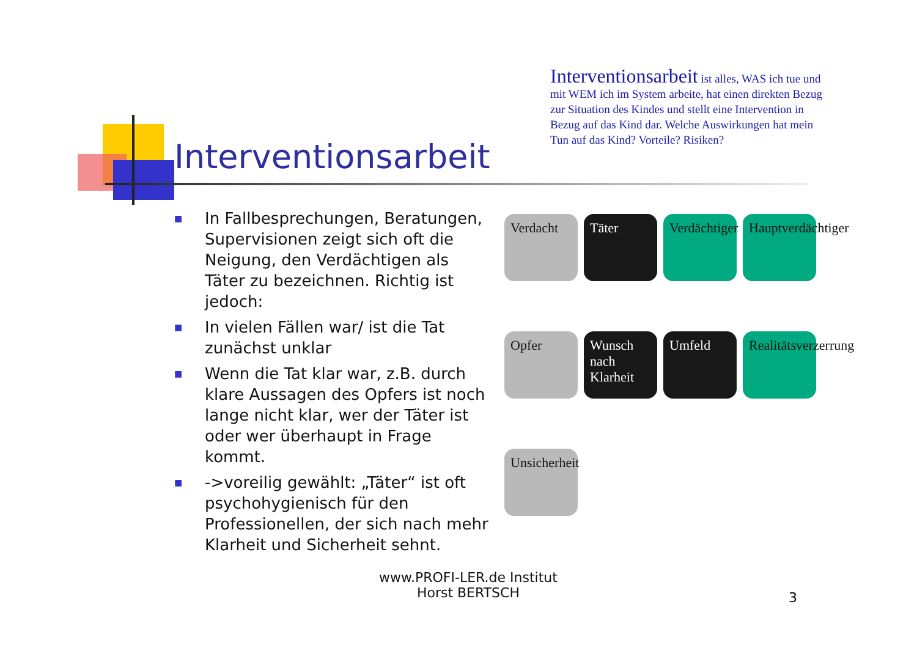Interventionsarbeit
Interventionsarbeit ist alles, WAS ich tue und mit WEM ich im System arbeite, hat einen direkten Bezug zur Situation des Kindes und stellt eine Intervention in Bezug auf das Kind dar. Welche Auswirkungen hat mein Tun auf das Kind? Vorteile? Risiken?
■ In Fallbesprechungen, Beratungen, Supervisionen zeigt sich oft die Neigung, den Verdächtigen als Täter zu bezeichnen. Richtig ist jedoch:
■ In vielen Fällen war/ ist die Tat zunächst unklar
■ Wenn die Tat klar war, z.B. durch klare Aussagen des Opfers ist noch lange nicht klar, wer der Täter ist oder wer überhaupt in Frage kommt.
■ ->voreilig gewählt: „Täter“ ist oft psychohygienisch für den Professionellen, der sich nach mehr Klarheit und Sicherheit sehnt.
Verdacht
Täter
Verdächtiger
Hauptverdächtiger
Opfer
Wunsch nach Klarheit
Umfeld
Realitätsverzerrung
Unsicherheit
www.PROFI-LER.de Institut
Horst BERTSCH
3